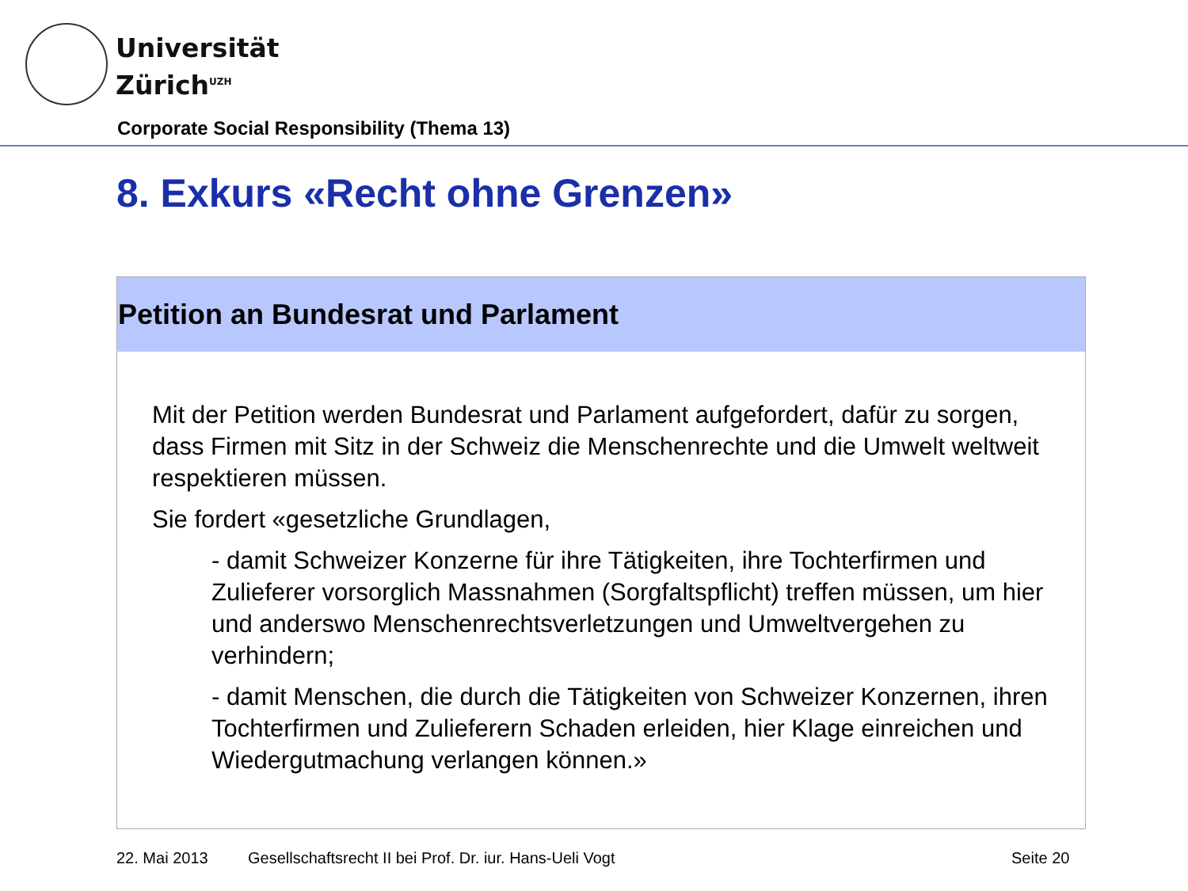Universität
Zürich<sup>UZH</sup>
Corporate Social Responsibility (Thema 13)
8. Exkurs «Recht ohne Grenzen»
Petition an Bundesrat und Parlament
Mit der Petition werden Bundesrat und Parlament aufgefordert, dafür zu sorgen, dass Firmen mit Sitz in der Schweiz die Menschenrechte und die Umwelt weltweit respektieren müssen.
Sie fordert «gesetzliche Grundlagen,
- damit Schweizer Konzerne für ihre Tätigkeiten, ihre Tochterfirmen und Zulieferer vorsorglich Massnahmen (Sorgfaltspflicht) treffen müssen, um hier und anderswo Menschenrechtsverletzungen und Umweltvergehen zu verhindern;
- damit Menschen, die durch die Tätigkeiten von Schweizer Konzernen, ihren Tochterfirmen und Zulieferern Schaden erleiden, hier Klage einreichen und Wiedergutmachung verlangen können.»
22. Mai 2013
Gesellschaftsrecht II bei Prof. Dr. iur. Hans-Ueli Vogt
Seite 20